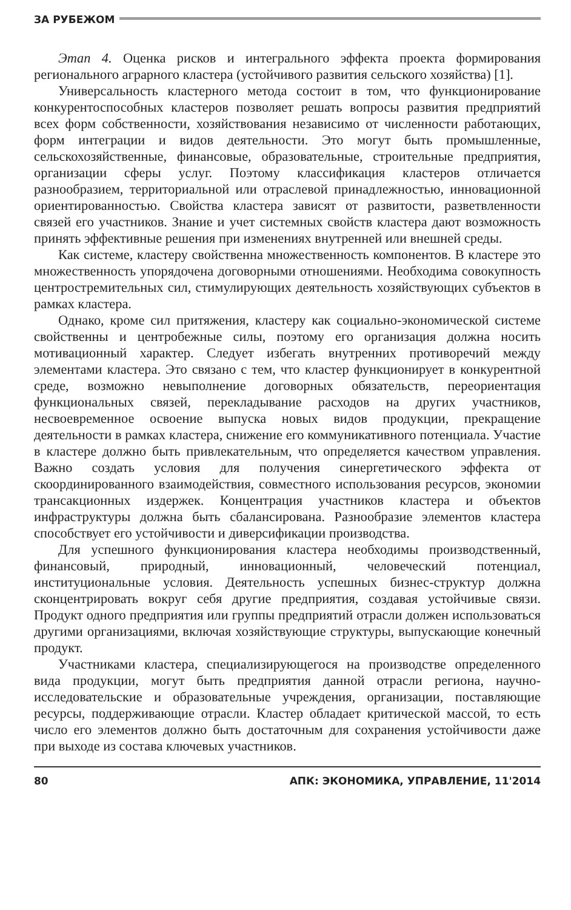ЗА РУБЕЖОМ
Этап 4. Оценка рисков и интегрального эффекта проекта формирования регионального аграрного кластера (устойчивого развития сельского хозяйства) [1].
Универсальность кластерного метода состоит в том, что функционирование конкурентоспособных кластеров позволяет решать вопросы развития предприятий всех форм собственности, хозяйствования независимо от численности работающих, форм интеграции и видов деятельности. Это могут быть промышленные, сельскохозяйственные, финансовые, образовательные, строительные предприятия, организации сферы услуг. Поэтому классификация кластеров отличается разнообразием, территориальной или отраслевой принадлежностью, инновационной ориентированностью. Свойства кластера зависят от развитости, разветвленности связей его участников. Знание и учет системных свойств кластера дают возможность принять эффективные решения при изменениях внутренней или внешней среды.
Как системе, кластеру свойственна множественность компонентов. В кластере это множественность упорядочена договорными отношениями. Необходима совокупность центростремительных сил, стимулирующих деятельность хозяйствующих субъектов в рамках кластера.
Однако, кроме сил притяжения, кластеру как социально-экономической системе свойственны и центробежные силы, поэтому его организация должна носить мотивационный характер. Следует избегать внутренних противоречий между элементами кластера. Это связано с тем, что кластер функционирует в конкурентной среде, возможно невыполнение договорных обязательств, переориентация функциональных связей, перекладывание расходов на других участников, несвоевременное освоение выпуска новых видов продукции, прекращение деятельности в рамках кластера, снижение его коммуникативного потенциала. Участие в кластере должно быть привлекательным, что определяется качеством управления. Важно создать условия для получения синергетического эффекта от скоординированного взаимодействия, совместного использования ресурсов, экономии трансакционных издержек. Концентрация участников кластера и объектов инфраструктуры должна быть сбалансирована. Разнообразие элементов кластера способствует его устойчивости и диверсификации производства.
Для успешного функционирования кластера необходимы производственный, финансовый, природный, инновационный, человеческий потенциал, институциональные условия. Деятельность успешных бизнес-структур должна сконцентрировать вокруг себя другие предприятия, создавая устойчивые связи. Продукт одного предприятия или группы предприятий отрасли должен использоваться другими организациями, включая хозяйствующие структуры, выпускающие конечный продукт.
Участниками кластера, специализирующегося на производстве определенного вида продукции, могут быть предприятия данной отрасли региона, научно-исследовательские и образовательные учреждения, организации, поставляющие ресурсы, поддерживающие отрасли. Кластер обладает критической массой, то есть число его элементов должно быть достаточным для сохранения устойчивости даже при выходе из состава ключевых участников.
80 АПК: ЭКОНОМИКА, УПРАВЛЕНИЕ, 11'2014